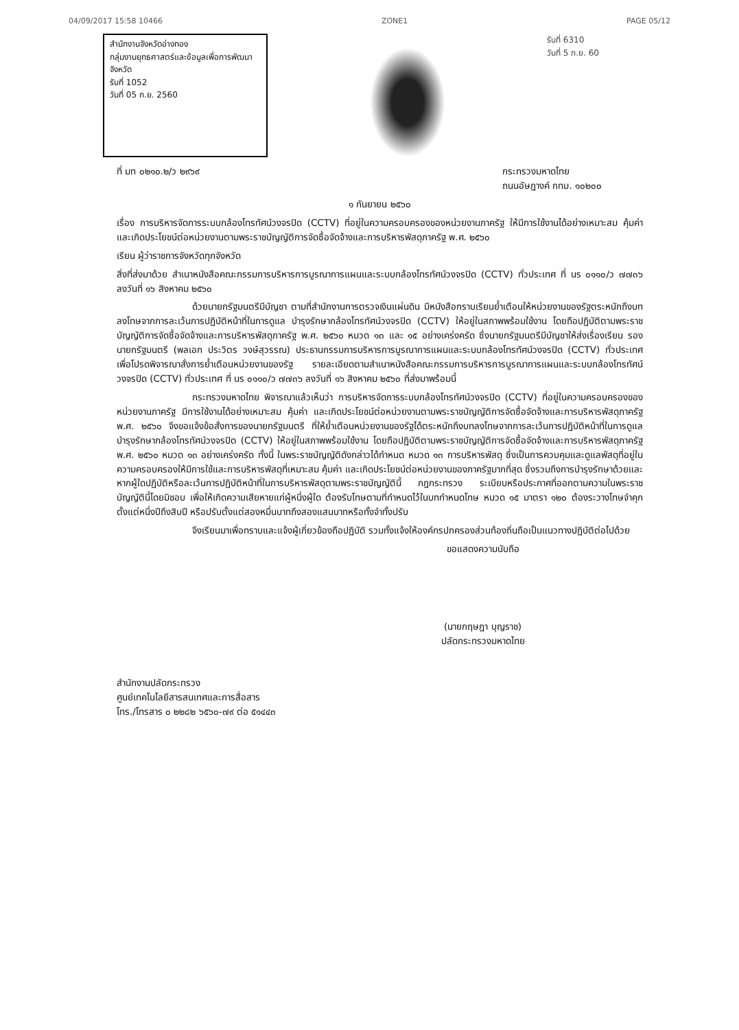04/09/2017 15:58 10466 ZONE1 PAGE 05/12
สำนักงานจังหวัดอ่างทอง
กลุ่มงานยุทธศาสตร์และข้อมูลเพื่อการพัฒนาจังหวัด
รับที่ 1052
วันที่ 05 ก.ย. 2560
รับที่ 6310
วันที่ 5 ก.ย. 60
ที่ มท ๐๒๑๐.๒/ว ๒๙๖๙ กระทรวงมหาดไทย
ถนนอัษฎางค์ กทม. ๑๐๒๐๐
๑ กันยายน ๒๕๖๐
เรื่อง การบริหารจัดการระบบกล้องโทรทัศน์วงจรปิด (CCTV) ที่อยู่ในความครอบครองของหน่วยงานภาครัฐ ให้มีการใช้งานได้อย่างเหมาะสม คุ้มค่า และเกิดประโยชน์ต่อหน่วยงานตามพระราชบัญญัติการจัดซื้อจัดจ้างและการบริหารพัสดุภาครัฐ พ.ศ. ๒๕๖๐
เรียน ผู้ว่าราชการจังหวัดทุกจังหวัด
สิ่งที่ส่งมาด้วย สำเนาหนังสือคณะกรรมการบริหารการบูรณาการแผนและระบบกล้องโทรทัศน์วงจรปิด (CCTV) ทั่วประเทศ ที่ นร ๐๑๑๐/ว ๗๗๓๖ ลงวันที่ ๑๖ สิงหาคม ๒๕๖๐
ด้วยนายกรัฐมนตรีมีบัญชา ตามที่สำนักงานการตรวจเงินแผ่นดิน มีหนังสือกราบเรียนย้ำเตือนให้หน่วยงานของรัฐตระหนักถึงบทลงโทษจากการละเว้นการปฏิบัติหน้าที่ในการดูแล บำรุงรักษากล้องโทรทัศน์วงจรปิด (CCTV) ให้อยู่ในสภาพพร้อมใช้งาน โดยถือปฏิบัติตามพระราชบัญญัติการจัดซื้อจัดจ้างและการบริหารพัสดุภาครัฐ พ.ศ. ๒๕๖๐ หมวด ๑๓ และ ๑๕ อย่างเคร่งครัด ซึ่งนายกรัฐมนตรีมีบัญชาให้ส่งเรื่องเรียน รองนายกรัฐมนตรี (พลเอก ประวิตร วงษ์สุวรรณ) ประธานกรรมการบริหารการบูรณาการแผนและระบบกล้องโทรทัศน์วงจรปิด (CCTV) ทั่วประเทศ เพื่อโปรดพิจารณาสั่งการย้ำเตือนหน่วยงานของรัฐ รายละเอียดตามสำเนาหนังสือคณะกรรมการบริหารการบูรณาการแผนและระบบกล้องโทรทัศน์วงจรปิด (CCTV) ทั่วประเทศ ที่ นร ๐๑๑๐/ว ๗๗๓๖ ลงวันที่ ๑๖ สิงหาคม ๒๕๖๐ ที่ส่งมาพร้อมนี้
กระทรวงมหาดไทย พิจารณาแล้วเห็นว่า การบริหารจัดการระบบกล้องโทรทัศน์วงจรปิด (CCTV) ที่อยู่ในความครอบครองของหน่วยงานภาครัฐ มีการใช้งานได้อย่างเหมาะสม คุ้มค่า และเกิดประโยชน์ต่อหน่วยงานตามพระราชบัญญัติการจัดซื้อจัดจ้างและการบริหารพัสดุภาครัฐ พ.ศ. ๒๕๖๐ จึงขอแจ้งข้อสั่งการของนายกรัฐมนตรี ที่ให้ย้ำเตือนหน่วยงานของรัฐได้ตระหนักถึงบทลงโทษจากการละเว้นการปฏิบัติหน้าที่ในการดูแลบำรุงรักษากล้องโทรทัศน์วงจรปิด (CCTV) ให้อยู่ในสภาพพร้อมใช้งาน โดยถือปฏิบัติตามพระราชบัญญัติการจัดซื้อจัดจ้างและการบริหารพัสดุภาครัฐ พ.ศ. ๒๕๖๐ หมวด ๑๓ อย่างเคร่งครัด ทั้งนี้ ในพระราชบัญญัติดังกล่าวได้กำหนด หมวด ๑๓ การบริหารพัสดุ ซึ่งเป็นการควบคุมและดูแลพัสดุที่อยู่ในความครอบครองให้มีการใช้และการบริหารพัสดุที่เหมาะสม คุ้มค่า และเกิดประโยชน์ต่อหน่วยงานของภาครัฐมากที่สุด ซึ่งรวมถึงการบำรุงรักษาด้วยและหากผู้ใดปฏิบัติหรือละเว้นการปฏิบัติหน้าที่ในการบริหารพัสดุตามพระราชบัญญัตินี้ กฎกระทรวง ระเบียบหรือประกาศที่ออกตามความในพระราชบัญญัตินี้โดยมิชอบ เพื่อให้เกิดความเสียหายแก่ผู้หนึ่งผู้ใด ต้องรับโทษตามที่กำหนดไว้ในบทกำหนดโทษ หมวด ๑๕ มาตรา ๑๒๐ ต้องระวางโทษจำคุกตั้งแต่หนึ่งปีถึงสิบปี หรือปรับตั้งแต่สองหมื่นบาทถึงสองแสนบาทหรือทั้งจำทั้งปรับ
จึงเรียนมาเพื่อทราบและแจ้งผู้เกี่ยวข้องถือปฏิบัติ รวมทั้งแจ้งให้องค์กรปกครองส่วนท้องถิ่นถือเป็นแนวทางปฏิบัติต่อไปด้วย
ขอแสดงความนับถือ
(นายกฤษฎา บุญราช)
ปลัดกระทรวงมหาดไทย
สำนักงานปลัดกระทรวง
ศูนย์เทคโนโลยีสารสนเทศและการสื่อสาร
โทร./โทรสาร ๐ ๒๒๘๒ ๖๕๖๐-๗๙ ต่อ ๕๑๔๔๓